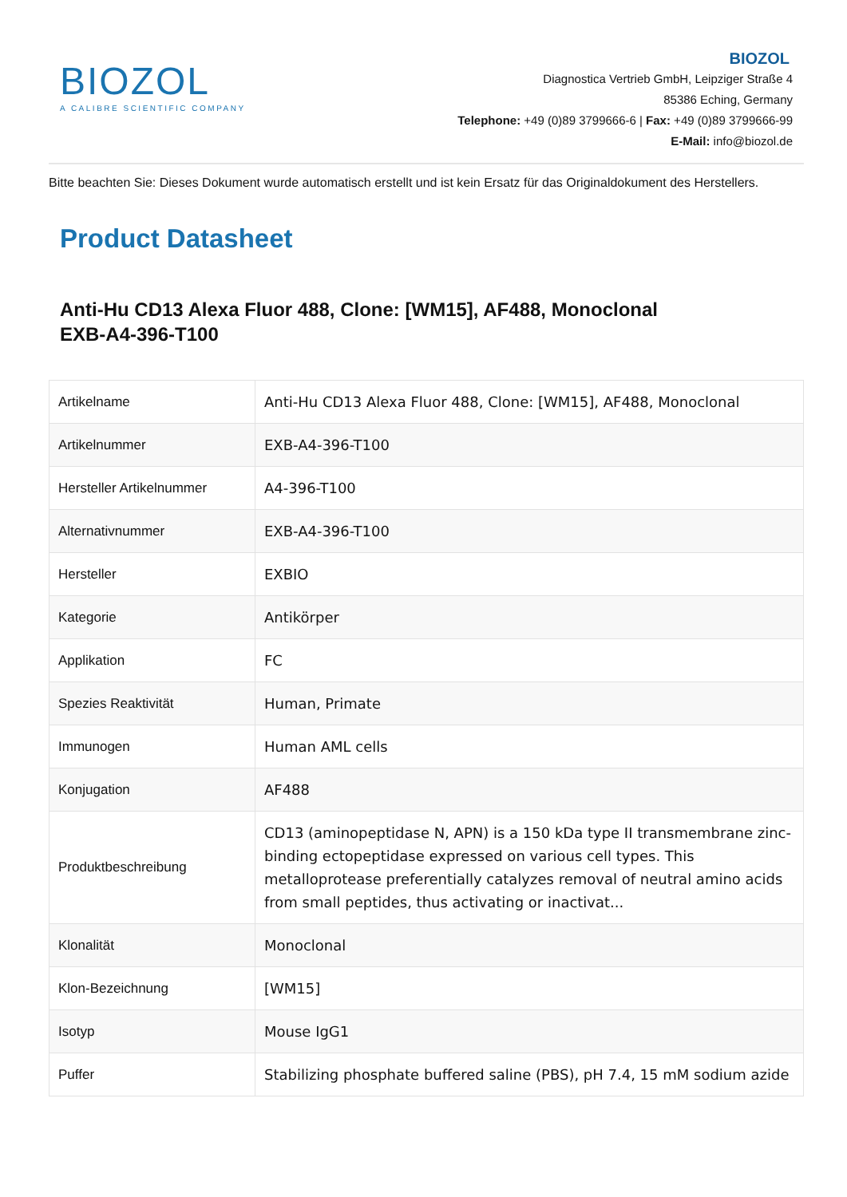BIOZOL
A CALIBRE SCIENTIFIC COMPANY
BIOZOL
Diagnostica Vertrieb GmbH, Leipziger Straße 4
85386 Eching, Germany
Telephone: +49 (0)89 3799666-6 | Fax: +49 (0)89 3799666-99
E-Mail: info@biozol.de
Bitte beachten Sie: Dieses Dokument wurde automatisch erstellt und ist kein Ersatz für das Originaldokument des Herstellers.
Product Datasheet
Anti-Hu CD13 Alexa Fluor 488, Clone: [WM15], AF488, Monoclonal
EXB-A4-396-T100
| Artikelname | Anti-Hu CD13 Alexa Fluor 488, Clone: [WM15], AF488, Monoclonal |
| Artikelnummer | EXB-A4-396-T100 |
| Hersteller Artikelnummer | A4-396-T100 |
| Alternativnummer | EXB-A4-396-T100 |
| Hersteller | EXBIO |
| Kategorie | Antikörper |
| Applikation | FC |
| Spezies Reaktivität | Human, Primate |
| Immunogen | Human AML cells |
| Konjugation | AF488 |
| Produktbeschreibung | CD13 (aminopeptidase N, APN) is a 150 kDa type II transmembrane zinc-binding ectopeptidase expressed on various cell types. This metalloprotease preferentially catalyzes removal of neutral amino acids from small peptides, thus activating or inactivat... |
| Klonalität | Monoclonal |
| Klon-Bezeichnung | [WM15] |
| Isotyp | Mouse IgG1 |
| Puffer | Stabilizing phosphate buffered saline (PBS), pH 7.4, 15 mM sodium azide |